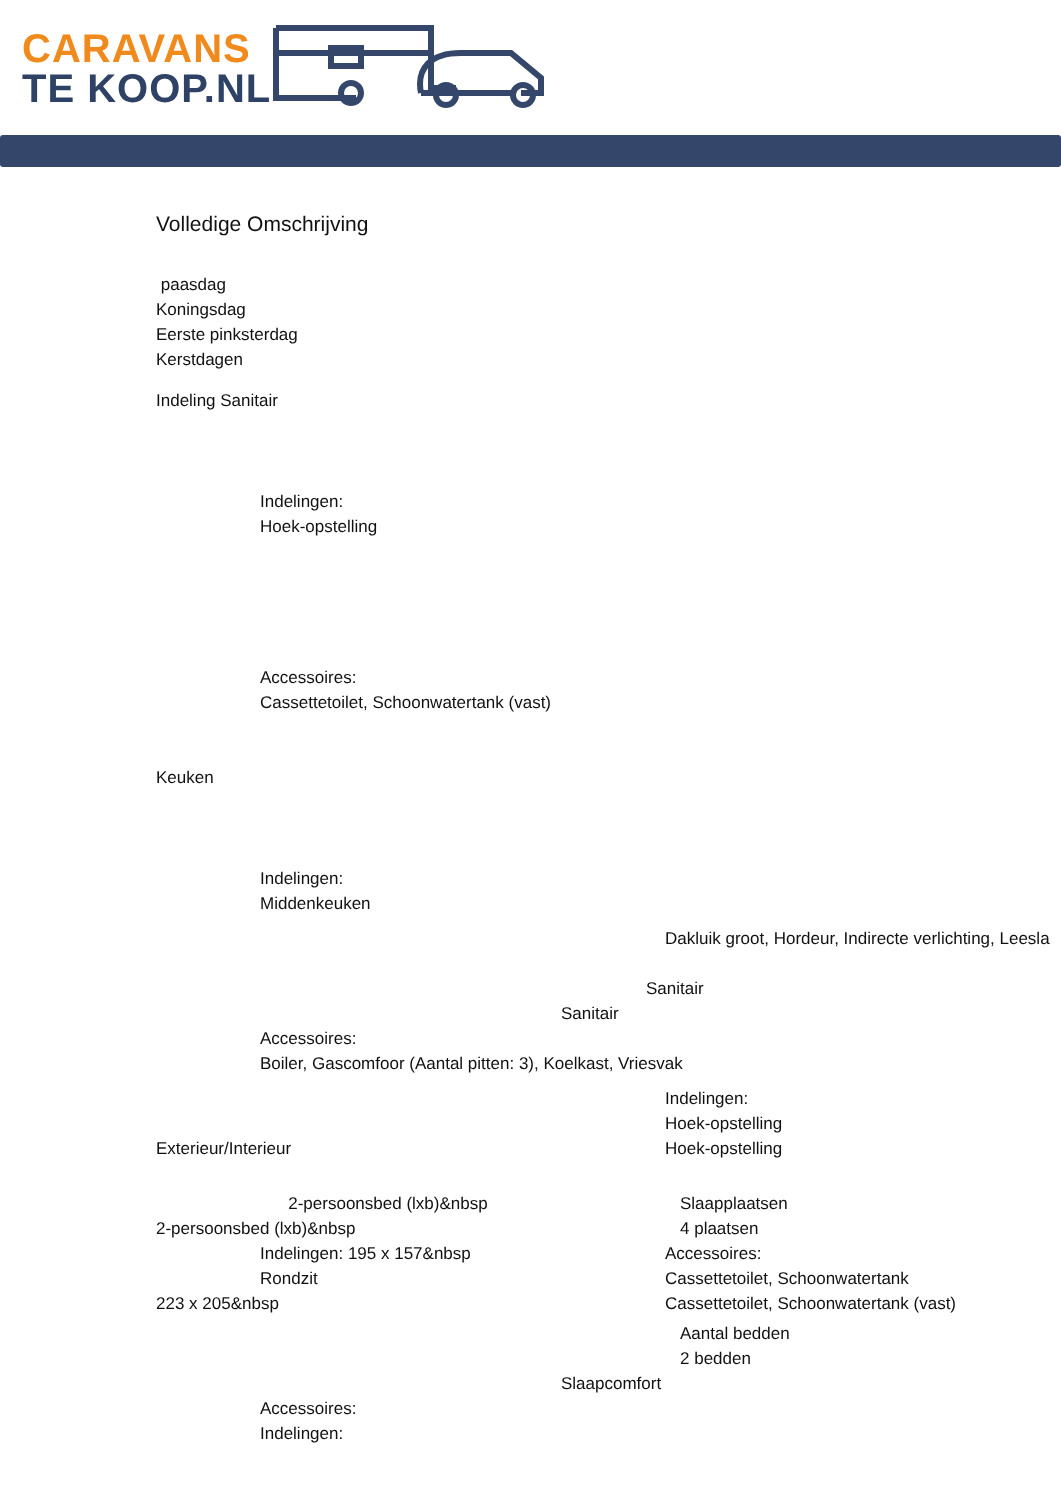CARAVANS
TE KOOP.NL
Volledige Omschrijving
paasdag
Koningsdag
Eerste pinksterdag
Kerstdagen
Indeling Sanitair
Indelingen:
Hoek-opstelling
Accessoires:
Cassettetoilet, Schoonwatertank (vast)
Keuken
Indelingen:
Middenkeuken
Dakluik groot, Hordeur, Indirecte verlichting, Leesla
Sanitair
Sanitair
Accessoires:
Boiler, Gascomfoor (Aantal pitten: 3), Koelkast, Vriesvak
Indelingen:
Hoek-opstelling
Exterieur/Interieur Hoek-opstelling
2-persoonsbed (lxb)&nbsp Slaapplaatsen
2-persoonsbed (lxb)&nbsp 4 plaatsen
Indelingen: 195 x 157&nbsp Accessoires:
Rondzit Cassettetoilet, Schoonwatertank
223 x 205&nbsp Cassettetoilet, Schoonwatertank (vast)
Aantal bedden
2 bedden
Slaapcomfort
Accessoires:
Indelingen: